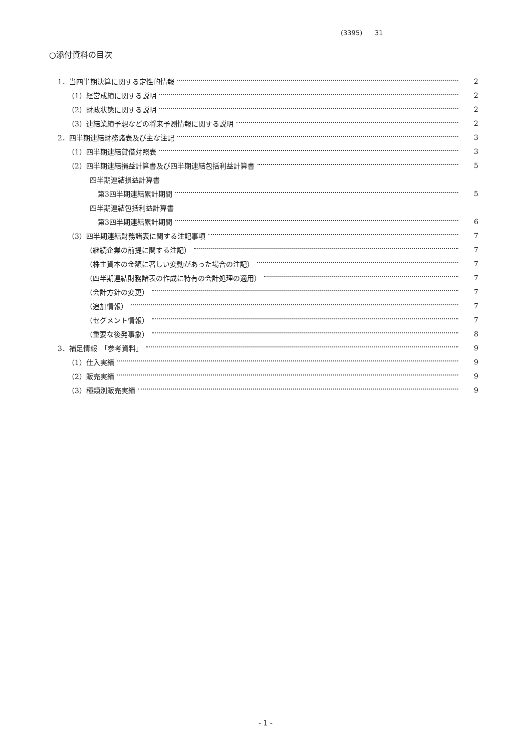(3395) 31
○添付資料の目次
1．当四半期決算に関する定性的情報 2
（1）経営成績に関する説明 2
（2）財政状態に関する説明 2
（3）連結業績予想などの将来予測情報に関する説明 2
2．四半期連結財務諸表及び主な注記 3
（1）四半期連結貸借対照表 3
（2）四半期連結損益計算書及び四半期連結包括利益計算書 5
四半期連結損益計算書
第3四半期連結累計期間 5
四半期連結包括利益計算書
第3四半期連結累計期間 6
（3）四半期連結財務諸表に関する注記事項 7
（継続企業の前提に関する注記） 7
（株主資本の金額に著しい変動があった場合の注記） 7
（四半期連結財務諸表の作成に特有の会計処理の適用） 7
（会計方針の変更） 7
（追加情報） 7
（セグメント情報） 7
（重要な後発事象） 8
3．補足情報　「参考資料」 9
（1）仕入実績 9
（2）販売実績 9
（3）種類別販売実績 9
- 1 -